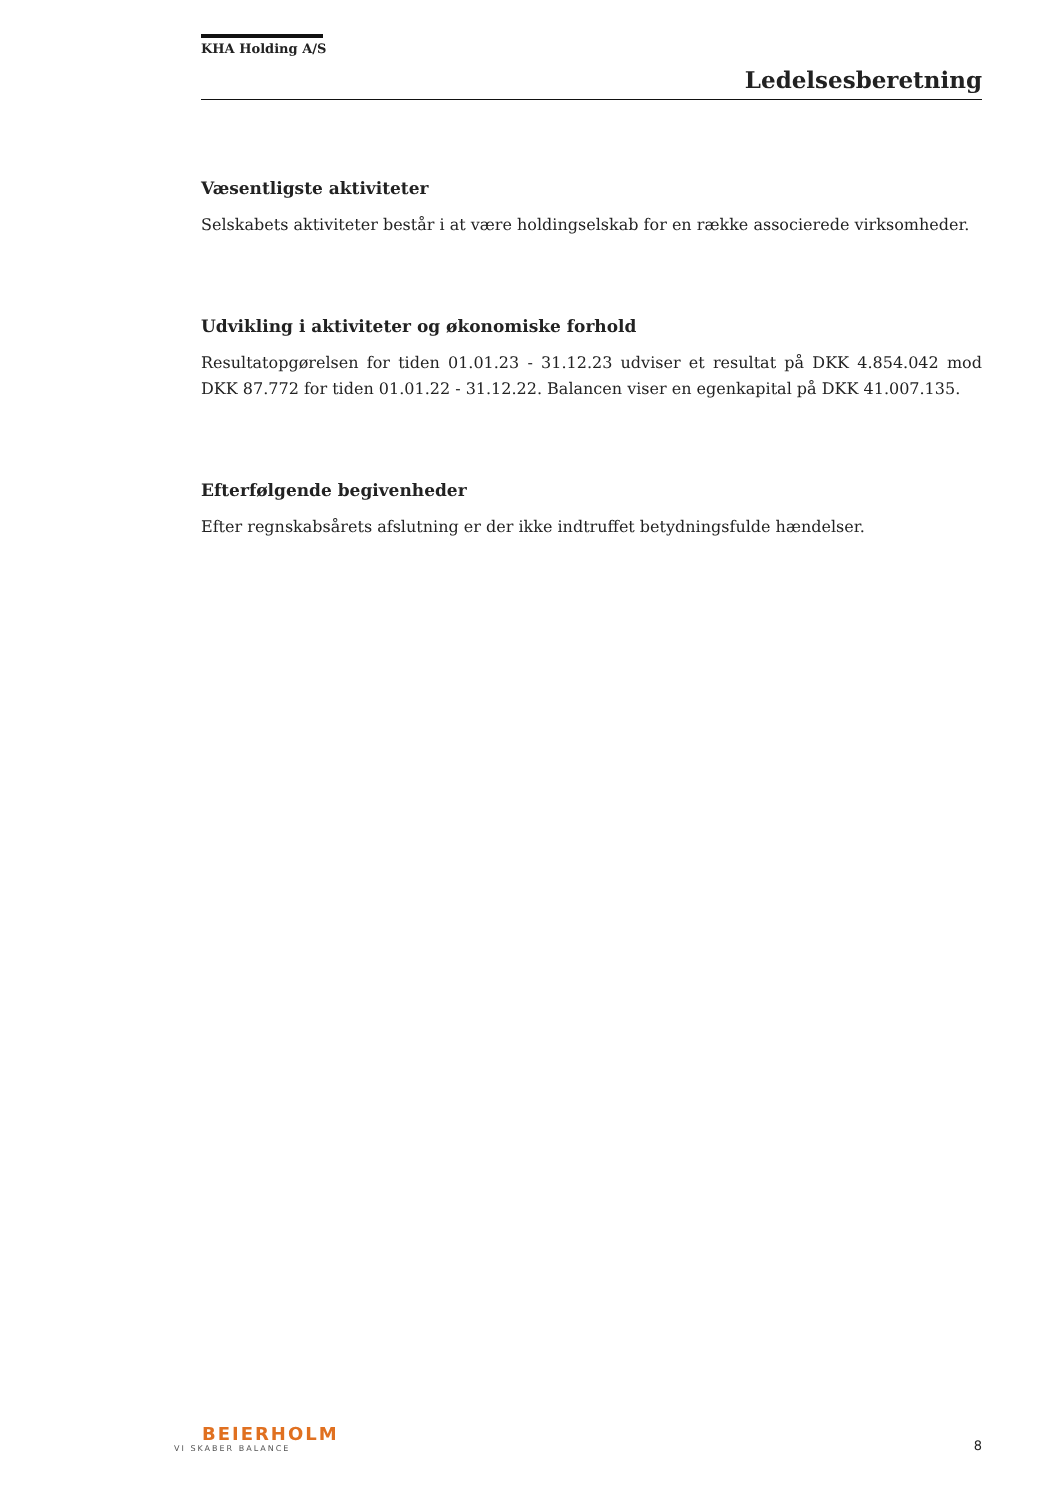KHA Holding A/S
Ledelsesberetning
Væsentligste aktiviteter
Selskabets aktiviteter består i at være holdingselskab for en række associerede virksomheder.
Udvikling i aktiviteter og økonomiske forhold
Resultatopgørelsen for tiden 01.01.23 - 31.12.23 udviser et resultat på DKK 4.854.042 mod DKK 87.772 for tiden 01.01.22 - 31.12.22. Balancen viser en egenkapital på DKK 41.007.135.
Efterfølgende begivenheder
Efter regnskabsårets afslutning er der ikke indtruffet betydningsfulde hændelser.
BEIERHOLM
VI SKABER BALANCE
8